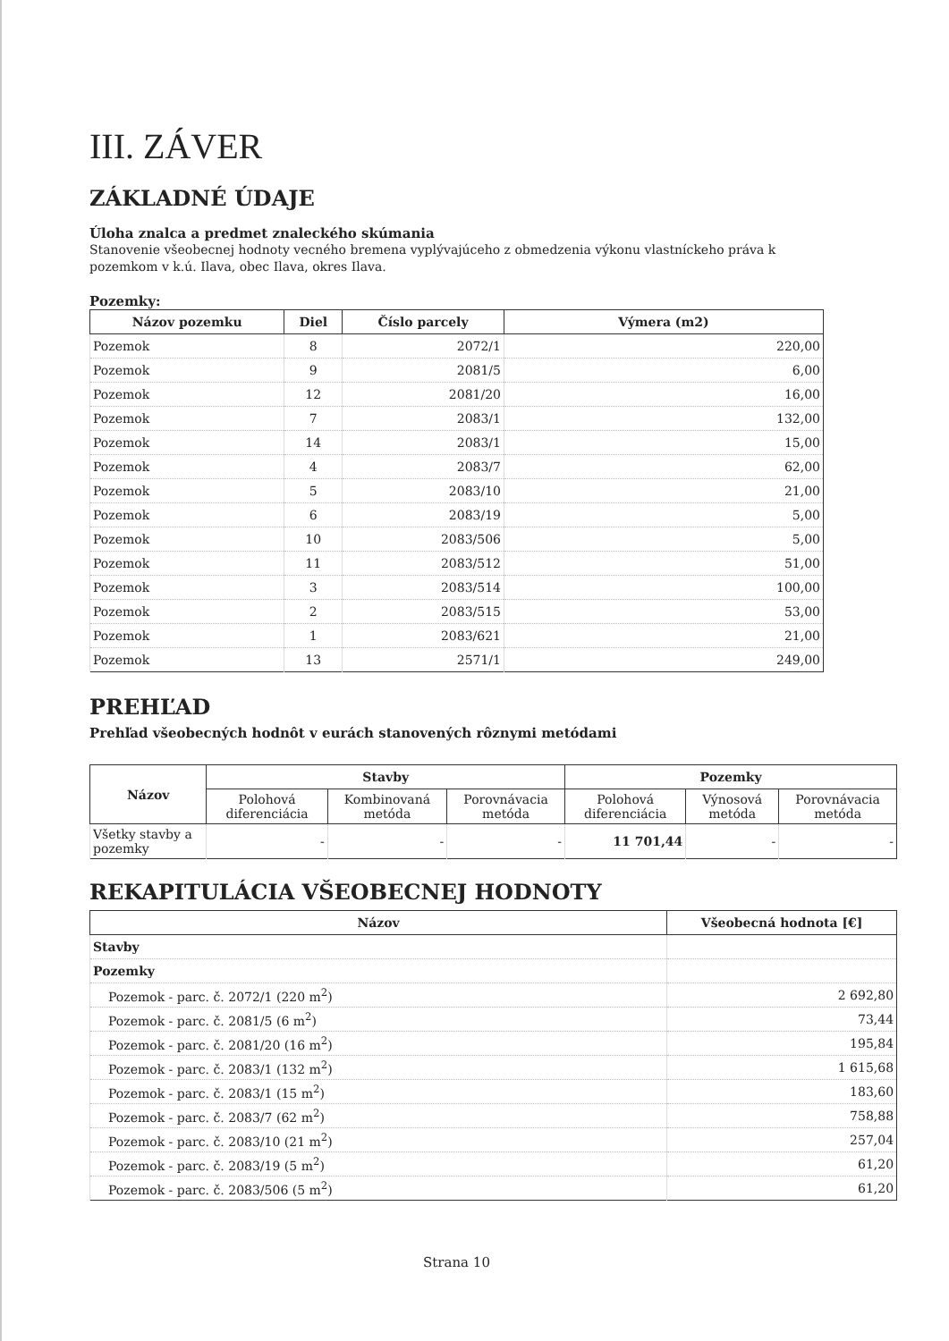III. ZÁVER
ZÁKLADNÉ ÚDAJE
Úloha znalca a predmet znaleckého skúmania
Stanovenie všeobecnej hodnoty vecného bremena vyplývajúceho z obmedzenia výkonu vlastníckeho práva k pozemkom v k.ú. Ilava, obec Ilava, okres Ilava.
Pozemky:
| Názov pozemku | Diel | Číslo parcely | Výmera (m2) |
| --- | --- | --- | --- |
| Pozemok | 8 | 2072/1 | 220,00 |
| Pozemok | 9 | 2081/5 | 6,00 |
| Pozemok | 12 | 2081/20 | 16,00 |
| Pozemok | 7 | 2083/1 | 132,00 |
| Pozemok | 14 | 2083/1 | 15,00 |
| Pozemok | 4 | 2083/7 | 62,00 |
| Pozemok | 5 | 2083/10 | 21,00 |
| Pozemok | 6 | 2083/19 | 5,00 |
| Pozemok | 10 | 2083/506 | 5,00 |
| Pozemok | 11 | 2083/512 | 51,00 |
| Pozemok | 3 | 2083/514 | 100,00 |
| Pozemok | 2 | 2083/515 | 53,00 |
| Pozemok | 1 | 2083/621 | 21,00 |
| Pozemok | 13 | 2571/1 | 249,00 |
PREHĽAD
Prehľad všeobecných hodnôt v eurách stanovených rôznymi metódami
| Názov | Stavby | | | Pozemky | | |
| --- | --- | --- | --- | --- | --- | --- |
| | Polohová diferenciácia | Kombinovaná metóda | Porovnávacia metóda | Polohová diferenciácia | Výnosová metóda | Porovnávacia metóda |
| Všetky stavby a pozemky | - | - | - | 11 701,44 | - | - |
REKAPITULÁCIA VŠEOBECNEJ HODNOTY
| Názov | Všeobecná hodnota [€] |
| --- | --- |
| Stavby | |
| Pozemky | |
| Pozemok - parc. č. 2072/1 (220 m<sup>2</sup>) | 2 692,80 |
| Pozemok - parc. č. 2081/5 (6 m<sup>2</sup>) | 73,44 |
| Pozemok - parc. č. 2081/20 (16 m<sup>2</sup>) | 195,84 |
| Pozemok - parc. č. 2083/1 (132 m<sup>2</sup>) | 1 615,68 |
| Pozemok - parc. č. 2083/1 (15 m<sup>2</sup>) | 183,60 |
| Pozemok - parc. č. 2083/7 (62 m<sup>2</sup>) | 758,88 |
| Pozemok - parc. č. 2083/10 (21 m<sup>2</sup>) | 257,04 |
| Pozemok - parc. č. 2083/19 (5 m<sup>2</sup>) | 61,20 |
| Pozemok - parc. č. 2083/506 (5 m<sup>2</sup>) | 61,20 |
Strana 10